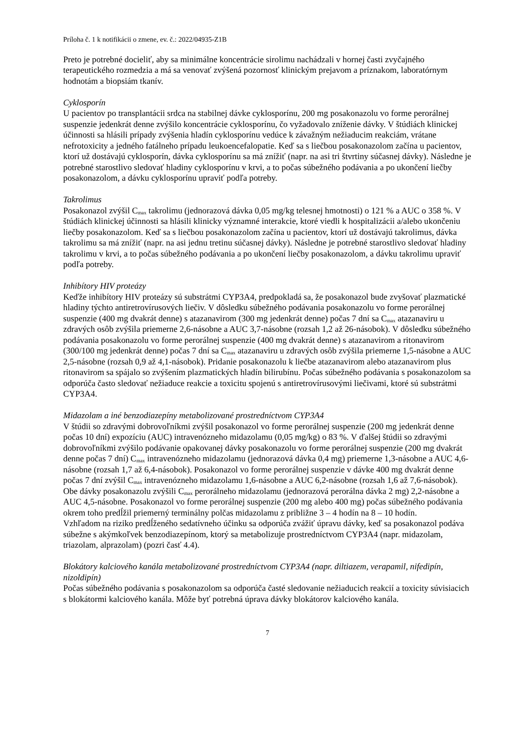Príloha č. 1 k notifikácii o zmene, ev. č.: 2022/04935-Z1B
Preto je potrebné docieliť, aby sa minimálne koncentrácie sirolimu nachádzali v hornej časti zvyčajného terapeutického rozmedzia a má sa venovať zvýšená pozornosť klinickým prejavom a príznakom, laboratórnym hodnotám a biopsiám tkanív.
Cyklosporín
U pacientov po transplantácii srdca na stabilnej dávke cyklosporínu, 200 mg posakonazolu vo forme perorálnej suspenzie jedenkrát denne zvýšilo koncentrácie cyklosporínu, čo vyžadovalo zníženie dávky. V štúdiách klinickej účinnosti sa hlásili prípady zvýšenia hladín cyklosporínu vedúce k závažným nežiaducim reakciám, vrátane nefrotoxicity a jedného fatálneho prípadu leukoencefalopatie. Keď sa s liečbou posakonazolom začína u pacientov, ktorí už dostávajú cyklosporín, dávka cyklosporínu sa má znížiť (napr. na asi tri štvrtiny súčasnej dávky). Následne je potrebné starostlivo sledovať hladiny cyklosporínu v krvi, a to počas súbežného podávania a po ukončení liečby posakonazolom, a dávku cyklosporínu upraviť podľa potreby.
Takrolimus
Posakonazol zvýšil C<sub>max</sub> takrolimu (jednorazová dávka 0,05 mg/kg telesnej hmotnosti) o 121 % a AUC o 358 %. V štúdiách klinickej účinnosti sa hlásili klinicky významné interakcie, ktoré viedli k hospitalizácii a/alebo ukončeniu liečby posakonazolom. Keď sa s liečbou posakonazolom začína u pacientov, ktorí už dostávajú takrolimus, dávka takrolimu sa má znížiť (napr. na asi jednu tretinu súčasnej dávky). Následne je potrebné starostlivo sledovať hladiny takrolimu v krvi, a to počas súbežného podávania a po ukončení liečby posakonazolom, a dávku takrolimu upraviť podľa potreby.
Inhibítory HIV proteázy
Keďže inhibítory HIV proteázy sú substrátmi CYP3A4, predpokladá sa, že posakonazol bude zvyšovať plazmatické hladiny týchto antiretrovírusových liečiv. V dôsledku súbežného podávania posakonazolu vo forme perorálnej suspenzie (400 mg dvakrát denne) s atazanavirom (300 mg jedenkrát denne) počas 7 dní sa C<sub>max</sub> atazanaviru u zdravých osôb zvýšila priemerne 2,6-násobne a AUC 3,7-násobne (rozsah 1,2 až 26-násobok). V dôsledku súbežného podávania posakonazolu vo forme perorálnej suspenzie (400 mg dvakrát denne) s atazanavirom a ritonavirom (300/100 mg jedenkrát denne) počas 7 dní sa C<sub>max</sub> atazanaviru u zdravých osôb zvýšila priemerne 1,5-násobne a AUC 2,5-násobne (rozsah 0,9 až 4,1-násobok). Pridanie posakonazolu k liečbe atazanavirom alebo atazanavirom plus ritonavirom sa spájalo so zvýšením plazmatických hladín bilirubínu. Počas súbežného podávania s posakonazolom sa odporúča často sledovať nežiaduce reakcie a toxicitu spojenú s antiretrovírusovými liečivami, ktoré sú substrátmi CYP3A4.
Midazolam a iné benzodiazepíny metabolizované prostredníctvom CYP3A4
V štúdii so zdravými dobrovoľníkmi zvýšil posakonazol vo forme perorálnej suspenzie (200 mg jedenkrát denne počas 10 dní) expozíciu (AUC) intravenózneho midazolamu (0,05 mg/kg) o 83 %. V ďalšej štúdii so zdravými dobrovoľníkmi zvýšilo podávanie opakovanej dávky posakonazolu vo forme perorálnej suspenzie (200 mg dvakrát denne počas 7 dní) C<sub>max</sub> intravenózneho midazolamu (jednorazová dávka 0,4 mg) priemerne 1,3-násobne a AUC 4,6-násobne (rozsah 1,7 až 6,4-násobok). Posakonazol vo forme perorálnej suspenzie v dávke 400 mg dvakrát denne počas 7 dní zvýšil C<sub>max</sub> intravenózneho midazolamu 1,6-násobne a AUC 6,2-násobne (rozsah 1,6 až 7,6-násobok). Obe dávky posakonazolu zvýšili C<sub>max</sub> perorálneho midazolamu (jednorazová perorálna dávka 2 mg) 2,2-násobne a AUC 4,5-násobne. Posakonazol vo forme perorálnej suspenzie (200 mg alebo 400 mg) počas súbežného podávania okrem toho predĺžil priemerný terminálny polčas midazolamu z približne 3 – 4 hodín na 8 – 10 hodín.
Vzhľadom na riziko predĺženého sedatívneho účinku sa odporúča zvážiť úpravu dávky, keď sa posakonazol podáva súbežne s akýmkoľvek benzodiazepínom, ktorý sa metabolizuje prostredníctvom CYP3A4 (napr. midazolam, triazolam, alprazolam) (pozri časť 4.4).
Blokátory kalciového kanála metabolizované prostredníctvom CYP3A4 (napr. diltiazem, verapamil, nifedipín, nizoldipín)
Počas súbežného podávania s posakonazolom sa odporúča časté sledovanie nežiaducich reakcií a toxicity súvisiacich s blokátormi kalciového kanála. Môže byť potrebná úprava dávky blokátorov kalciového kanála.
7